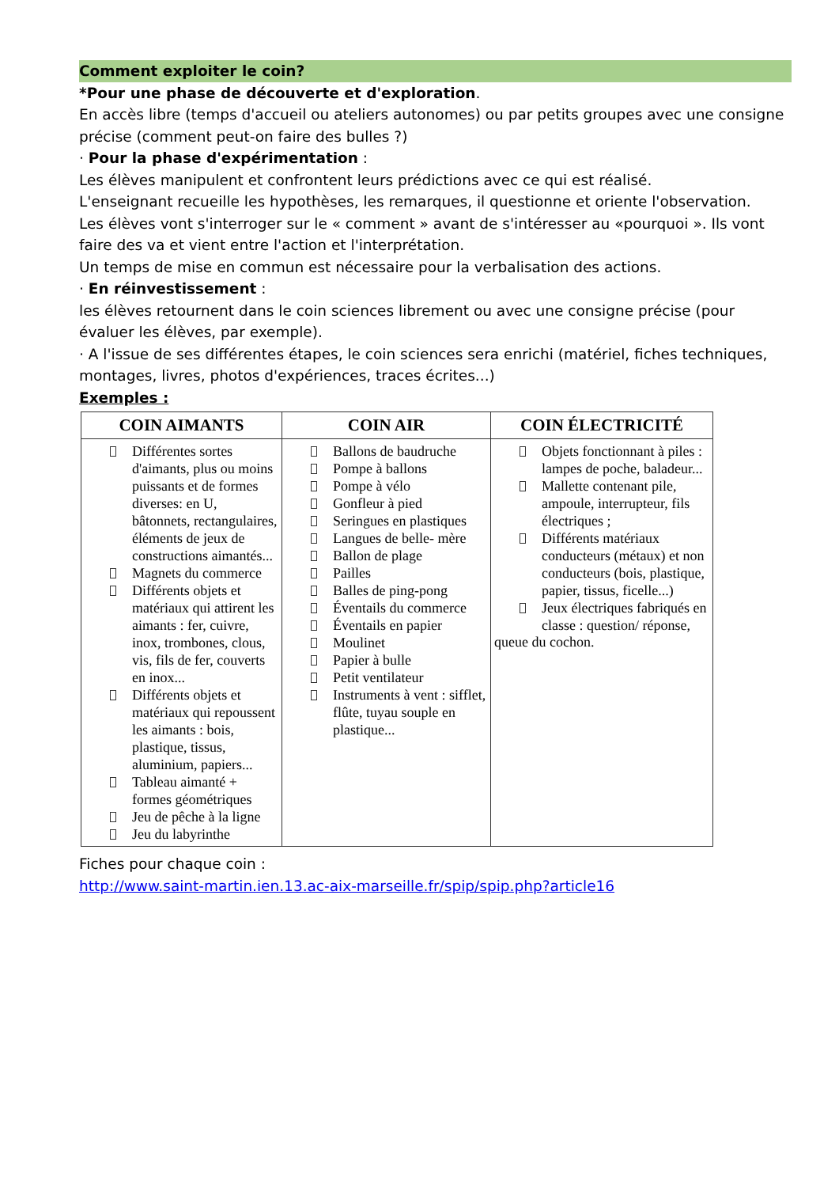Comment exploiter le coin?
*Pour une phase de découverte et d'exploration.
En accès libre (temps d'accueil ou ateliers autonomes) ou par petits groupes avec une consigne précise (comment peut-on faire des bulles ?)
· Pour la phase d'expérimentation :
Les élèves manipulent et confrontent leurs prédictions avec ce qui est réalisé.
L'enseignant recueille les hypothèses, les remarques, il questionne et oriente l'observation.
Les élèves vont s'interroger sur le « comment » avant de s'intéresser au «pourquoi ». Ils vont faire des va et vient entre l'action et l'interprétation.
Un temps de mise en commun est nécessaire pour la verbalisation des actions.
· En réinvestissement :
les élèves retournent dans le coin sciences librement ou avec une consigne précise (pour évaluer les élèves, par exemple).
· A l'issue de ses différentes étapes, le coin sciences sera enrichi (matériel, fiches techniques, montages, livres, photos d'expériences, traces écrites...)
Exemples :
| COIN AIMANTS | COIN AIR | COIN ÉLECTRICITÉ |
| --- | --- | --- |
| Différentes sortes d'aimants, plus ou moins puissants et de formes diverses: en U, bâtonnets, rectangulaires, éléments de jeux de constructions aimantés... Magnets du commerce Différents objets et matériaux qui attirent les aimants : fer, cuivre, inox, trombones, clous, vis, fils de fer, couverts en inox... Différents objets et matériaux qui repoussent les aimants : bois, plastique, tissus, aluminium, papiers... Tableau aimanté + formes géométriques Jeu de pêche à la ligne Jeu du labyrinthe | Ballons de baudruche Pompe à ballons Pompe à vélo Gonfleur à pied Seringues en plastiques Langues de belle- mère Ballon de plage Pailles Balles de ping-pong Éventails du commerce Éventails en papier Moulinet Papier à bulle Petit ventilateur Instruments à vent : sifflet, flûte, tuyau souple en plastique... | Objets fonctionnant à piles : lampes de poche, baladeur... Mallette contenant pile, ampoule, interrupteur, fils électriques ; Différents matériaux conducteurs (métaux) et non conducteurs (bois, plastique, papier, tissus, ficelle...) Jeux électriques fabriqués en classe : question/ réponse, queue du cochon. |
Fiches pour chaque coin :
http://www.saint-martin.ien.13.ac-aix-marseille.fr/spip/spip.php?article16